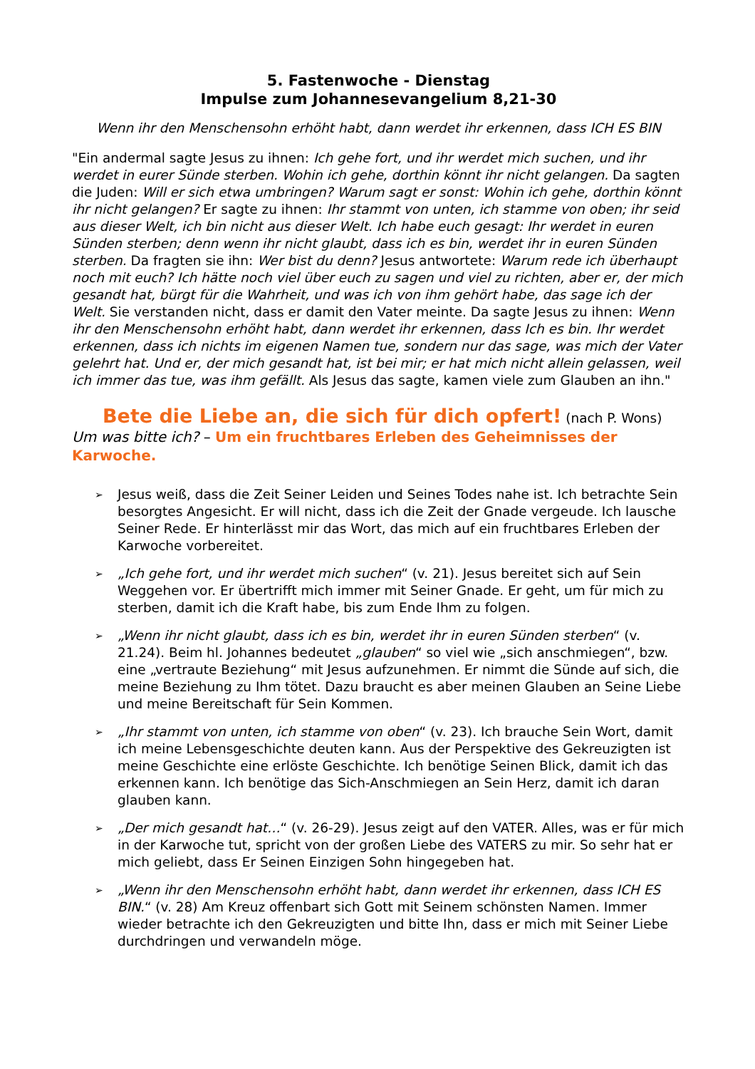5. Fastenwoche - Dienstag
Impulse zum Johannesevangelium 8,21-30
Wenn ihr den Menschensohn erhöht habt, dann werdet ihr erkennen, dass ICH ES BIN
"Ein andermal sagte Jesus zu ihnen: Ich gehe fort, und ihr werdet mich suchen, und ihr werdet in eurer Sünde sterben. Wohin ich gehe, dorthin könnt ihr nicht gelangen. Da sagten die Juden: Will er sich etwa umbringen? Warum sagt er sonst: Wohin ich gehe, dorthin könnt ihr nicht gelangen? Er sagte zu ihnen: Ihr stammt von unten, ich stamme von oben; ihr seid aus dieser Welt, ich bin nicht aus dieser Welt. Ich habe euch gesagt: Ihr werdet in euren Sünden sterben; denn wenn ihr nicht glaubt, dass ich es bin, werdet ihr in euren Sünden sterben. Da fragten sie ihn: Wer bist du denn? Jesus antwortete: Warum rede ich überhaupt noch mit euch? Ich hätte noch viel über euch zu sagen und viel zu richten, aber er, der mich gesandt hat, bürgt für die Wahrheit, und was ich von ihm gehört habe, das sage ich der Welt. Sie verstanden nicht, dass er damit den Vater meinte. Da sagte Jesus zu ihnen: Wenn ihr den Menschensohn erhöht habt, dann werdet ihr erkennen, dass Ich es bin. Ihr werdet erkennen, dass ich nichts im eigenen Namen tue, sondern nur das sage, was mich der Vater gelehrt hat. Und er, der mich gesandt hat, ist bei mir; er hat mich nicht allein gelassen, weil ich immer das tue, was ihm gefällt. Als Jesus das sagte, kamen viele zum Glauben an ihn."
Bete die Liebe an, die sich für dich opfert! (nach P. Wons)
Um was bitte ich? – Um ein fruchtbares Erleben des Geheimnisses der Karwoche.
➢ Jesus weiß, dass die Zeit Seiner Leiden und Seines Todes nahe ist. Ich betrachte Sein besorgtes Angesicht. Er will nicht, dass ich die Zeit der Gnade vergeude. Ich lausche Seiner Rede. Er hinterlässt mir das Wort, das mich auf ein fruchtbares Erleben der Karwoche vorbereitet.
➢ „Ich gehe fort, und ihr werdet mich suchen“ (v. 21). Jesus bereitet sich auf Sein Weggehen vor. Er übertrifft mich immer mit Seiner Gnade. Er geht, um für mich zu sterben, damit ich die Kraft habe, bis zum Ende Ihm zu folgen.
➢ „Wenn ihr nicht glaubt, dass ich es bin, werdet ihr in euren Sünden sterben“ (v. 21.24). Beim hl. Johannes bedeutet „glauben“ so viel wie „sich anschmiegen“, bzw. eine „vertraute Beziehung“ mit Jesus aufzunehmen. Er nimmt die Sünde auf sich, die meine Beziehung zu Ihm tötet. Dazu braucht es aber meinen Glauben an Seine Liebe und meine Bereitschaft für Sein Kommen.
➢ „Ihr stammt von unten, ich stamme von oben“ (v. 23). Ich brauche Sein Wort, damit ich meine Lebensgeschichte deuten kann. Aus der Perspektive des Gekreuzigten ist meine Geschichte eine erlöste Geschichte. Ich benötige Seinen Blick, damit ich das erkennen kann. Ich benötige das Sich-Anschmiegen an Sein Herz, damit ich daran glauben kann.
➢ „Der mich gesandt hat…“ (v. 26-29). Jesus zeigt auf den VATER. Alles, was er für mich in der Karwoche tut, spricht von der großen Liebe des VATERS zu mir. So sehr hat er mich geliebt, dass Er Seinen Einzigen Sohn hingegeben hat.
➢ „Wenn ihr den Menschensohn erhöht habt, dann werdet ihr erkennen, dass ICH ES BIN.“ (v. 28) Am Kreuz offenbart sich Gott mit Seinem schönsten Namen. Immer wieder betrachte ich den Gekreuzigten und bitte Ihn, dass er mich mit Seiner Liebe durchdringen und verwandeln möge.